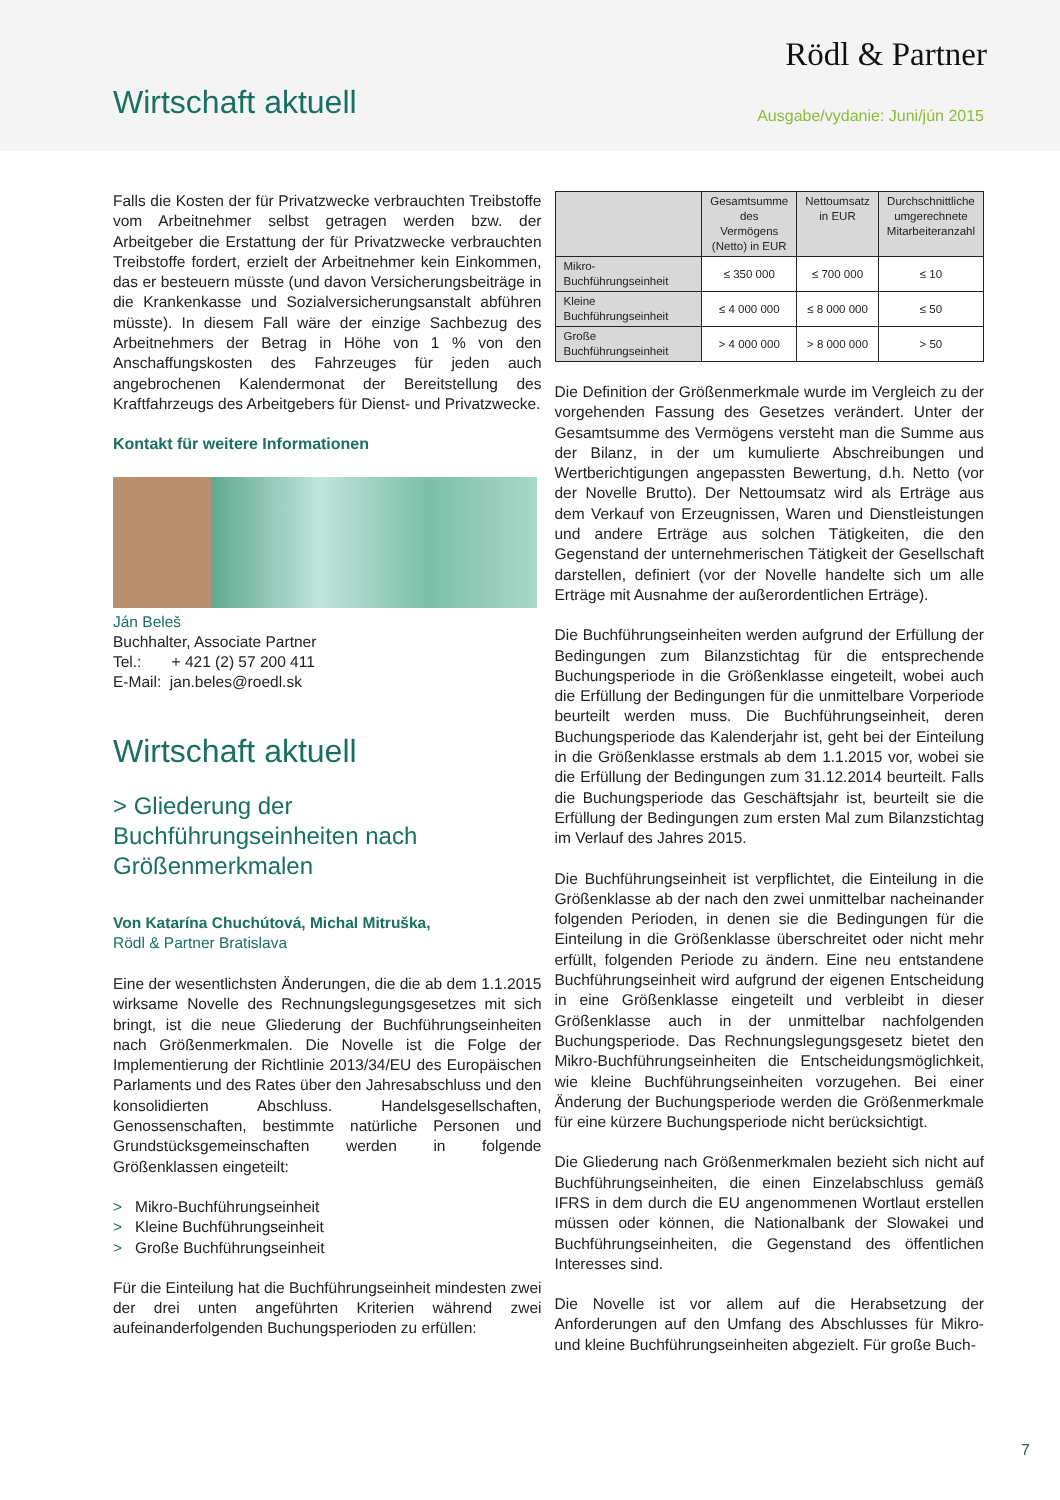Rödl & Partner
Wirtschaft aktuell Ausgabe/vydanie: Juni/jún 2015
Falls die Kosten der für Privatzwecke verbrauchten Treibstoffe vom Arbeitnehmer selbst getragen werden bzw. der Arbeitgeber die Erstattung der für Privatzwecke verbrauchten Treibstoffe fordert, erzielt der Arbeitnehmer kein Einkommen, das er besteuern müsste (und davon Versicherungsbeiträge in die Krankenkasse und Sozialversicherungsanstalt abführen müsste). In diesem Fall wäre der einzige Sachbezug des Arbeitnehmers der Betrag in Höhe von 1 % von den Anschaffungskosten des Fahrzeuges für jeden auch angebrochenen Kalendermonat der Bereitstellung des Kraftfahrzeugs des Arbeitgebers für Dienst- und Privatzwecke.
Kontakt für weitere Informationen
Ján Beleš
Buchhalter, Associate Partner
Tel.: + 421 (2) 57 200 411
E-Mail: jan.beles@roedl.sk
Wirtschaft aktuell
> Gliederung der Buchführungseinheiten nach Größenmerkmalen
Von Katarína Chuchútová, Michal Mitruška,
Rödl & Partner Bratislava
Eine der wesentlichsten Änderungen, die die ab dem 1.1.2015 wirksame Novelle des Rechnungslegungsgesetzes mit sich bringt, ist die neue Gliederung der Buchführungseinheiten nach Größenmerkmalen. Die Novelle ist die Folge der Implementierung der Richtlinie 2013/34/EU des Europäischen Parlaments und des Rates über den Jahresabschluss und den konsolidierten Abschluss. Handelsgesellschaften, Genossenschaften, bestimmte natürliche Personen und Grundstücksgemeinschaften werden in folgende Größenklassen eingeteilt:
> Mikro-Buchführungseinheit
> Kleine Buchführungseinheit
> Große Buchführungseinheit
Für die Einteilung hat die Buchführungseinheit mindesten zwei der drei unten angeführten Kriterien während zwei aufeinanderfolgenden Buchungsperioden zu erfüllen:
| | Gesamtsumme des Vermögens (Netto) in EUR | Nettoumsatz in EUR | Durchschnittliche umgerechnete Mitarbeiteranzahl |
| --- | --- | --- | --- |
| Mikro-Buchführungseinheit | ≤ 350 000 | ≤ 700 000 | ≤ 10 |
| Kleine Buchführungseinheit | ≤ 4 000 000 | ≤ 8 000 000 | ≤ 50 |
| Große Buchführungseinheit | > 4 000 000 | > 8 000 000 | > 50 |
Die Definition der Größenmerkmale wurde im Vergleich zu der vorgehenden Fassung des Gesetzes verändert. Unter der Gesamtsumme des Vermögens versteht man die Summe aus der Bilanz, in der um kumulierte Abschreibungen und Wertberichtigungen angepassten Bewertung, d.h. Netto (vor der Novelle Brutto). Der Nettoumsatz wird als Erträge aus dem Verkauf von Erzeugnissen, Waren und Dienstleistungen und andere Erträge aus solchen Tätigkeiten, die den Gegenstand der unternehmerischen Tätigkeit der Gesellschaft darstellen, definiert (vor der Novelle handelte sich um alle Erträge mit Ausnahme der außerordentlichen Erträge).
Die Buchführungseinheiten werden aufgrund der Erfüllung der Bedingungen zum Bilanzstichtag für die entsprechende Buchungsperiode in die Größenklasse eingeteilt, wobei auch die Erfüllung der Bedingungen für die unmittelbare Vorperiode beurteilt werden muss. Die Buchführungseinheit, deren Buchungsperiode das Kalenderjahr ist, geht bei der Einteilung in die Größenklasse erstmals ab dem 1.1.2015 vor, wobei sie die Erfüllung der Bedingungen zum 31.12.2014 beurteilt. Falls die Buchungsperiode das Geschäftsjahr ist, beurteilt sie die Erfüllung der Bedingungen zum ersten Mal zum Bilanzstichtag im Verlauf des Jahres 2015.
Die Buchführungseinheit ist verpflichtet, die Einteilung in die Größenklasse ab der nach den zwei unmittelbar nacheinander folgenden Perioden, in denen sie die Bedingungen für die Einteilung in die Größenklasse überschreitet oder nicht mehr erfüllt, folgenden Periode zu ändern. Eine neu entstandene Buchführungseinheit wird aufgrund der eigenen Entscheidung in eine Größenklasse eingeteilt und verbleibt in dieser Größenklasse auch in der unmittelbar nachfolgenden Buchungsperiode. Das Rechnungslegungsgesetz bietet den Mikro-Buchführungseinheiten die Entscheidungsmöglichkeit, wie kleine Buchführungseinheiten vorzugehen. Bei einer Änderung der Buchungsperiode werden die Größenmerkmale für eine kürzere Buchungsperiode nicht berücksichtigt.
Die Gliederung nach Größenmerkmalen bezieht sich nicht auf Buchführungseinheiten, die einen Einzelabschluss gemäß IFRS in dem durch die EU angenommenen Wortlaut erstellen müssen oder können, die Nationalbank der Slowakei und Buchführungseinheiten, die Gegenstand des öffentlichen Interesses sind.
Die Novelle ist vor allem auf die Herabsetzung der Anforderungen auf den Umfang des Abschlusses für Mikro- und kleine Buchführungseinheiten abgezielt. Für große Buch-
7